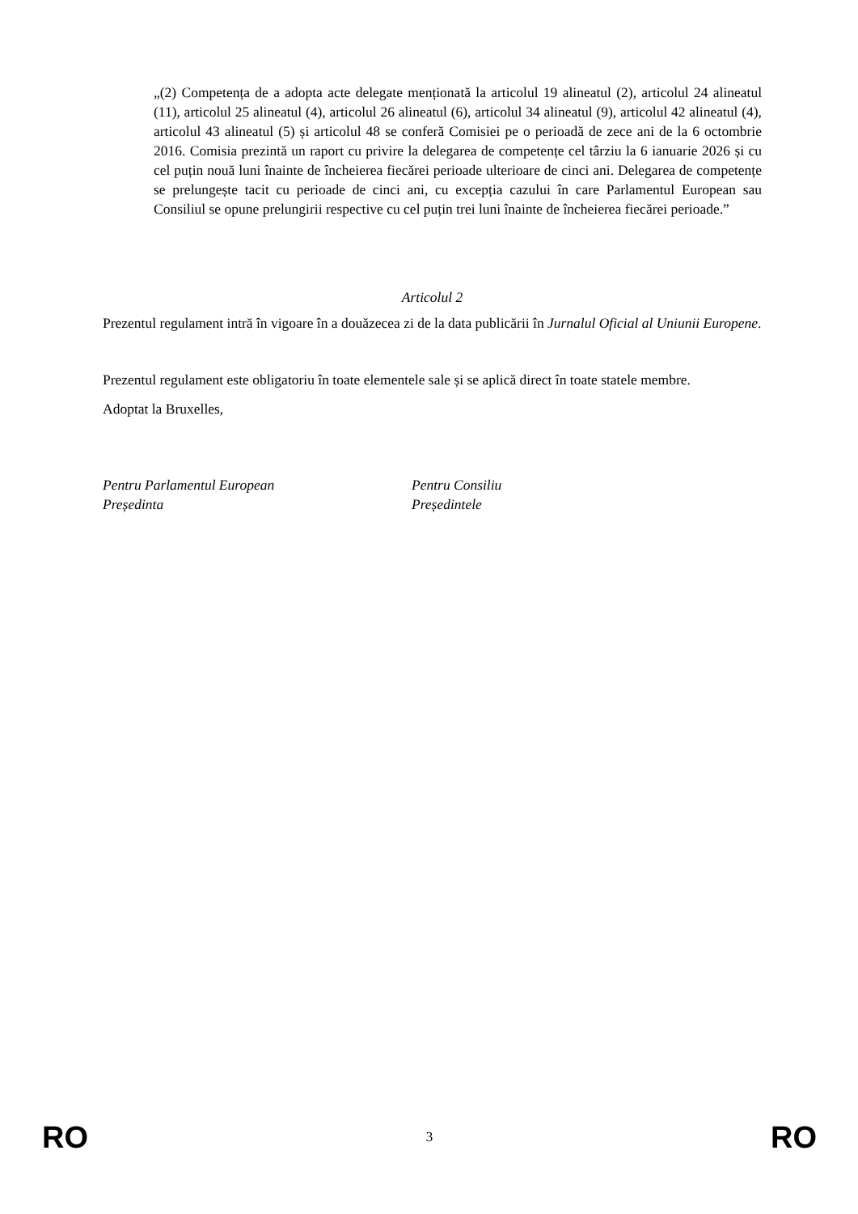„(2) Competența de a adopta acte delegate menționată la articolul 19 alineatul (2), articolul 24 alineatul (11), articolul 25 alineatul (4), articolul 26 alineatul (6), articolul 34 alineatul (9), articolul 42 alineatul (4), articolul 43 alineatul (5) și articolul 48 se conferă Comisiei pe o perioadă de zece ani de la 6 octombrie 2016. Comisia prezintă un raport cu privire la delegarea de competențe cel târziu la 6 ianuarie 2026 și cu cel puțin nouă luni înainte de încheierea fiecărei perioade ulterioare de cinci ani. Delegarea de competențe se prelungește tacit cu perioade de cinci ani, cu excepția cazului în care Parlamentul European sau Consiliul se opune prelungirii respective cu cel puțin trei luni înainte de încheierea fiecărei perioade.”
Articolul 2
Prezentul regulament intră în vigoare în a douăzecea zi de la data publicării în Jurnalul Oficial al Uniunii Europene.
Prezentul regulament este obligatoriu în toate elementele sale și se aplică direct în toate statele membre.
Adoptat la Bruxelles,
Pentru Parlamentul European
Președinta
Pentru Consiliu
Președintele
RO 3 RO